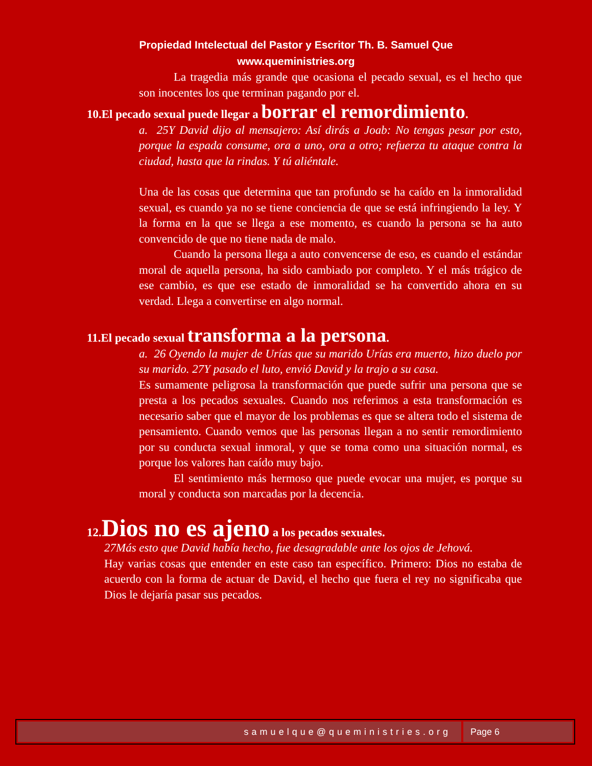Propiedad Intelectual del Pastor y Escritor Th. B. Samuel Que
www.queministries.org
La tragedia más grande que ocasiona el pecado sexual, es el hecho que son inocentes los que terminan pagando por el.
10.El pecado sexual puede llegar a borrar el remordimiento.
a. 25Y David dijo al mensajero: Así dirás a Joab: No tengas pesar por esto, porque la espada consume, ora a uno, ora a otro; refuerza tu ataque contra la ciudad, hasta que la rindas. Y tú aliéntale.
Una de las cosas que determina que tan profundo se ha caído en la inmoralidad sexual, es cuando ya no se tiene conciencia de que se está infringiendo la ley. Y la forma en la que se llega a ese momento, es cuando la persona se ha auto convencido de que no tiene nada de malo.
Cuando la persona llega a auto convencerse de eso, es cuando el estándar moral de aquella persona, ha sido cambiado por completo. Y el más trágico de ese cambio, es que ese estado de inmoralidad se ha convertido ahora en su verdad. Llega a convertirse en algo normal.
11.El pecado sexual transforma a la persona.
a. 26 Oyendo la mujer de Urías que su marido Urías era muerto, hizo duelo por su marido. 27Y pasado el luto, envió David y la trajo a su casa.
Es sumamente peligrosa la transformación que puede sufrir una persona que se presta a los pecados sexuales. Cuando nos referimos a esta transformación es necesario saber que el mayor de los problemas es que se altera todo el sistema de pensamiento. Cuando vemos que las personas llegan a no sentir remordimiento por su conducta sexual inmoral, y que se toma como una situación normal, es porque los valores han caído muy bajo.
El sentimiento más hermoso que puede evocar una mujer, es porque su moral y conducta son marcadas por la decencia.
12.Dios no es ajeno a los pecados sexuales.
27Más esto que David había hecho, fue desagradable ante los ojos de Jehová.
Hay varias cosas que entender en este caso tan específico. Primero: Dios no estaba de acuerdo con la forma de actuar de David, el hecho que fuera el rey no significaba que Dios le dejaría pasar sus pecados.
samuelque@queministries.org Page 6